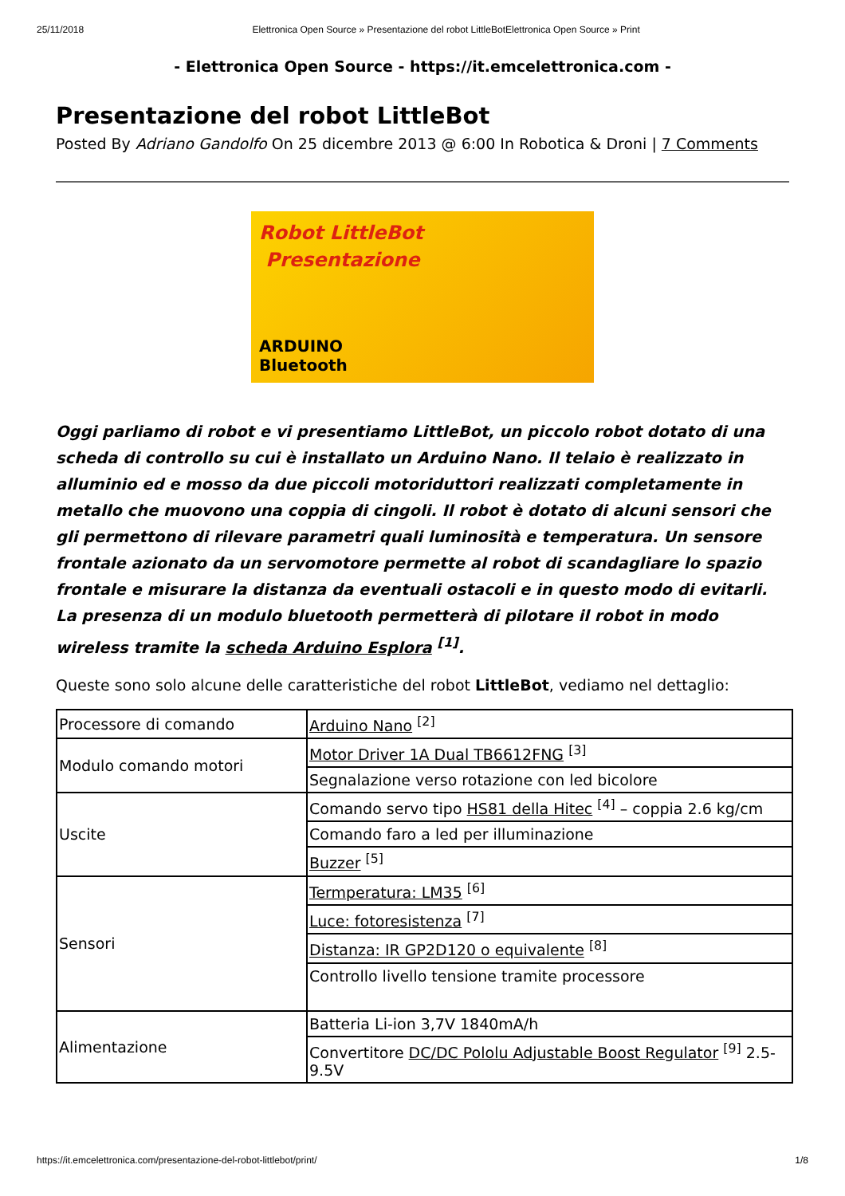25/11/2018 Elettronica Open Source » Presentazione del robot LittleBotElettronica Open Source » Print
- Elettronica Open Source - https://it.emcelettronica.com -
Presentazione del robot LittleBot
Posted By Adriano Gandolfo On 25 dicembre 2013 @ 6:00 In Robotica & Droni | 7 Comments
Robot LittleBot
Presentazione
ARDUINO
Bluetooth
Oggi parliamo di robot e vi presentiamo LittleBot, un piccolo robot dotato di una scheda di controllo su cui è installato un Arduino Nano. Il telaio è realizzato in alluminio ed e mosso da due piccoli motoriduttori realizzati completamente in metallo che muovono una coppia di cingoli. Il robot è dotato di alcuni sensori che gli permettono di rilevare parametri quali luminosità e temperatura. Un sensore frontale azionato da un servomotore permette al robot di scandagliare lo spazio frontale e misurare la distanza da eventuali ostacoli e in questo modo di evitarli. La presenza di un modulo bluetooth permetterà di pilotare il robot in modo wireless tramite la scheda Arduino Esplora <sup>[1]</sup>.
Queste sono solo alcune delle caratteristiche del robot LittleBot, vediamo nel dettaglio:
| Processore di comando | Arduino Nano <sup>[2]</sup> |
| Modulo comando motori | Motor Driver 1A Dual TB6612FNG <sup>[3]</sup> |
| | Segnalazione verso rotazione con led bicolore |
| Uscite | Comando servo tipo HS81 della Hitec <sup>[4]</sup> – coppia 2.6 kg/cm |
| | Comando faro a led per illuminazione |
| | Buzzer <sup>[5]</sup> |
| Sensori | Termperatura: LM35 <sup>[6]</sup> |
| | Luce: fotoresistenza <sup>[7]</sup> |
| | Distanza: IR GP2D120 o equivalente <sup>[8]</sup> |
| | Controllo livello tensione tramite processore |
| Alimentazione | Batteria Li-ion 3,7V 1840mA/h |
| | Convertitore DC/DC Pololu Adjustable Boost Regulator <sup>[9]</sup> 2.5-9.5V |
https://it.emcelettronica.com/presentazione-del-robot-littlebot/print/ 1/8